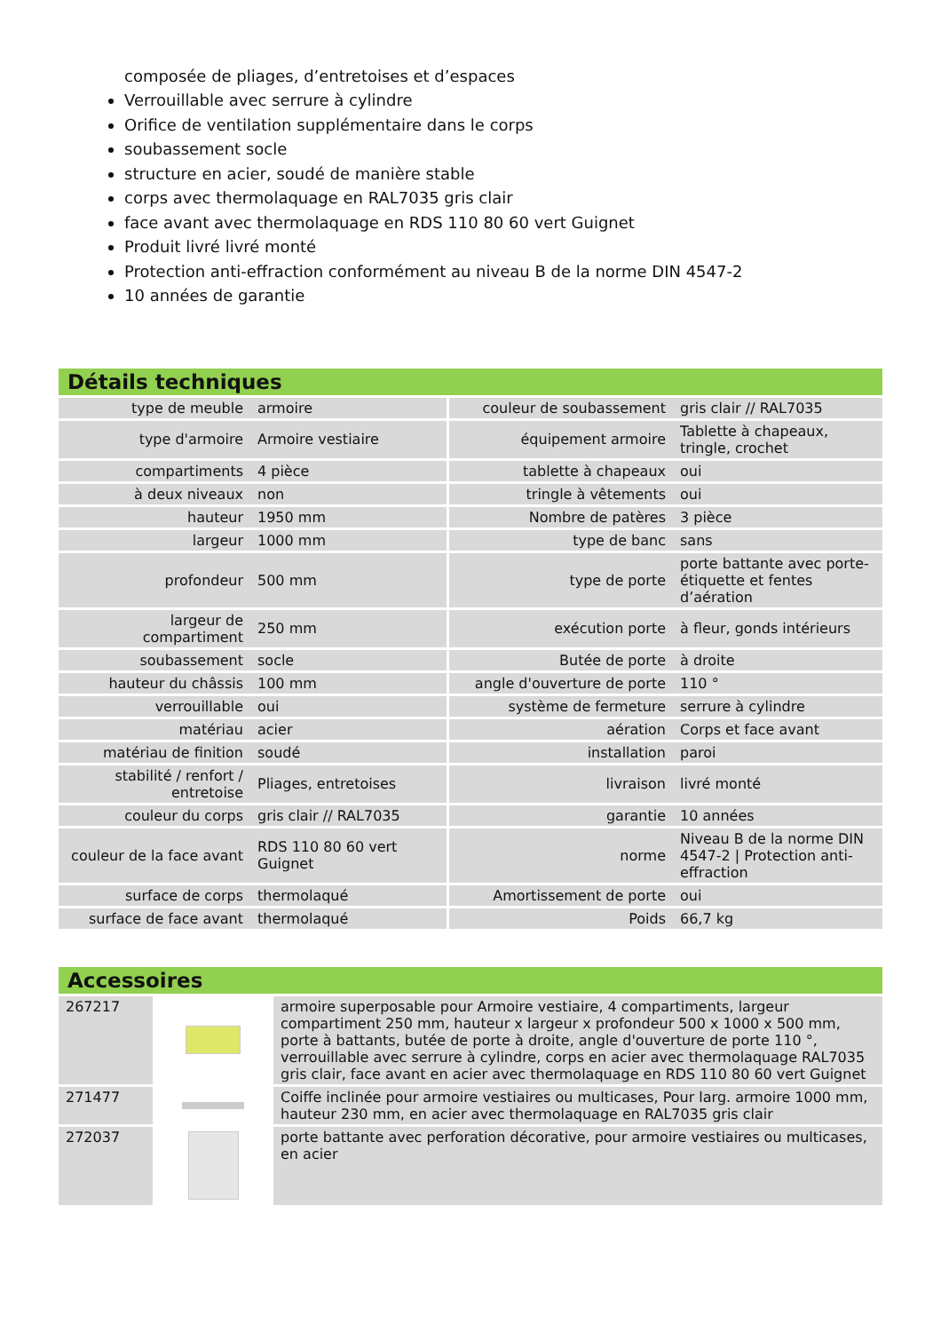composée de pliages, d’entretoises et d’espaces
Verrouillable avec serrure à cylindre
Orifice de ventilation supplémentaire dans le corps
soubassement socle
structure en acier, soudé de manière stable
corps avec thermolaquage en RAL7035 gris clair
face avant avec thermolaquage en RDS 110 80 60 vert Guignet
Produit livré livré monté
Protection anti-effraction conformément au niveau B de la norme DIN 4547-2
10 années de garantie
Détails techniques
| type de meuble | armoire | couleur de soubassement | gris clair // RAL7035 |
| type d'armoire | Armoire vestiaire | équipement armoire | Tablette à chapeaux, tringle, crochet |
| compartiments | 4 pièce | tablette à chapeaux | oui |
| à deux niveaux | non | tringle à vêtements | oui |
| hauteur | 1950 mm | Nombre de patères | 3 pièce |
| largeur | 1000 mm | type de banc | sans |
| profondeur | 500 mm | type de porte | porte battante avec porte-étiquette et fentes d’aération |
| largeur de compartiment | 250 mm | exécution porte | à fleur, gonds intérieurs |
| soubassement | socle | Butée de porte | à droite |
| hauteur du châssis | 100 mm | angle d'ouverture de porte | 110 ° |
| verrouillable | oui | système de fermeture | serrure à cylindre |
| matériau | acier | aération | Corps et face avant |
| matériau de finition | soudé | installation | paroi |
| stabilité / renfort / entretoise | Pliages, entretoises | livraison | livré monté |
| couleur du corps | gris clair // RAL7035 | garantie | 10 années |
| couleur de la face avant | RDS 110 80 60 vert Guignet | norme | Niveau B de la norme DIN 4547-2 / Protection anti-effraction |
| surface de corps | thermolaqué | Amortissement de porte | oui |
| surface de face avant | thermolaqué | Poids | 66,7 kg |
Accessoires
| 267217 | | armoire superposable pour Armoire vestiaire, 4 compartiments, largeur compartiment 250 mm, hauteur x largeur x profondeur 500 x 1000 x 500 mm, porte à battants, butée de porte à droite, angle d'ouverture de porte 110 °, verrouillable avec serrure à cylindre, corps en acier avec thermolaquage RAL7035 gris clair, face avant en acier avec thermolaquage en RDS 110 80 60 vert Guignet |
| 271477 | | Coiffe inclinée pour armoire vestiaires ou multicases, Pour larg. armoire 1000 mm, hauteur 230 mm, en acier avec thermolaquage en RAL7035 gris clair |
| 272037 | | porte battante avec perforation décorative, pour armoire vestiaires ou multicases, en acier |